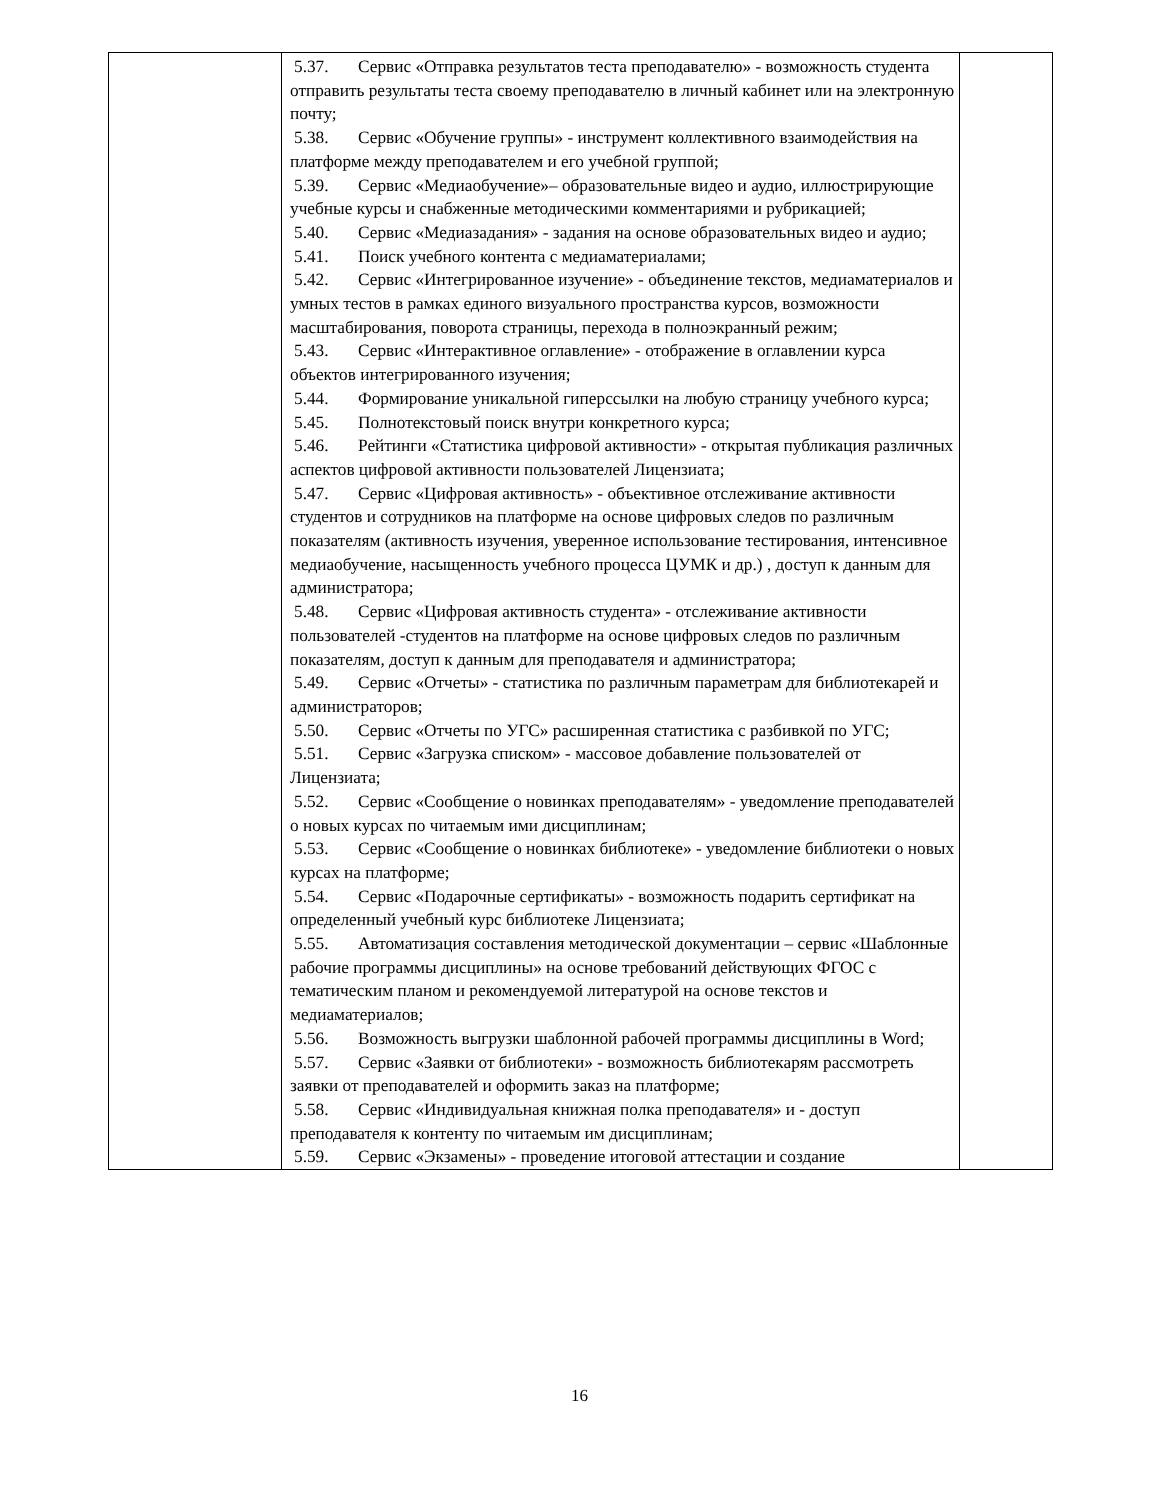| | 5.37. Сервис «Отправка результатов теста преподавателю» - возможность студента отправить результаты теста своему преподавателю в личный кабинет или на электронную почту; 5.38. Сервис «Обучение группы» - инструмент коллективного взаимодействия на платформе между преподавателем и его учебной группой; 5.39. Сервис «Медиаобучение»– образовательные видео и аудио, иллюстрирующие учебные курсы и снабженные методическими комментариями и рубрикацией; 5.40. Сервис «Медиазадания» - задания на основе образовательных видео и аудио; 5.41. Поиск учебного контента с медиаматериалами; 5.42. Сервис «Интегрированное изучение» - объединение текстов, медиаматериалов и умных тестов в рамках единого визуального пространства курсов, возможности масштабирования, поворота страницы, перехода в полноэкранный режим; 5.43. Сервис «Интерактивное оглавление» - отображение в оглавлении курса объектов интегрированного изучения; 5.44. Формирование уникальной гиперссылки на любую страницу учебного курса; 5.45. Полнотекстовый поиск внутри конкретного курса; 5.46. Рейтинги «Статистика цифровой активности» - открытая публикация различных аспектов цифровой активности пользователей Лицензиата; 5.47. Сервис «Цифровая активность» - объективное отслеживание активности студентов и сотрудников на платформе на основе цифровых следов по различным показателям (активность изучения, уверенное использование тестирования, интенсивное медиаобучение, насыщенность учебного процесса ЦУМК и др.) , доступ к данным для администратора; 5.48. Сервис «Цифровая активность студента» - отслеживание активности пользователей -студентов на платформе на основе цифровых следов по различным показателям, доступ к данным для преподавателя и администратора; 5.49. Сервис «Отчеты» - статистика по различным параметрам для библиотекарей и администраторов; 5.50. Сервис «Отчеты по УГС» расширенная статистика с разбивкой по УГС; 5.51. Сервис «Загрузка списком» - массовое добавление пользователей от Лицензиата; 5.52. Сервис «Сообщение о новинках преподавателям» - уведомление преподавателей о новых курсах по читаемым ими дисциплинам; 5.53. Сервис «Сообщение о новинках библиотеке» - уведомление библиотеки о новых курсах на платформе; 5.54. Сервис «Подарочные сертификаты» - возможность подарить сертификат на определенный учебный курс библиотеке Лицензиата; 5.55. Автоматизация составления методической документации – сервис «Шаблонные рабочие программы дисциплины» на основе требований действующих ФГОС с тематическим планом и рекомендуемой литературой на основе текстов и медиаматериалов; 5.56. Возможность выгрузки шаблонной рабочей программы дисциплины в Word; 5.57. Сервис «Заявки от библиотеки» - возможность библиотекарям рассмотреть заявки от преподавателей и оформить заказ на платформе; 5.58. Сервис «Индивидуальная книжная полка преподавателя» и - доступ преподавателя к контенту по читаемым им дисциплинам; 5.59. Сервис «Экзамены» - проведение итоговой аттестации и создание | |
16